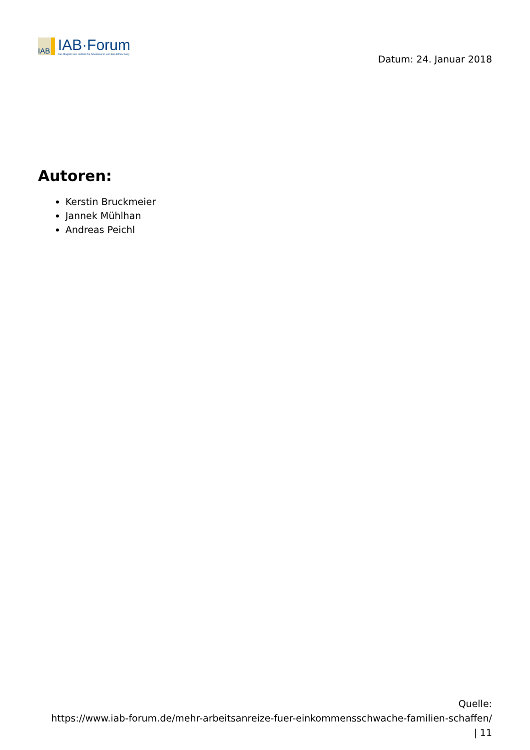IAB
IAB·Forum
Das Magazin des Instituts für Arbeitsmarkt- und Berufsforschung
Datum: 24. Januar 2018
Autoren:
Kerstin Bruckmeier
Jannek Mühlhan
Andreas Peichl
Quelle:
https://www.iab-forum.de/mehr-arbeitsanreize-fuer-einkommensschwache-familien-schaffen/
| 11